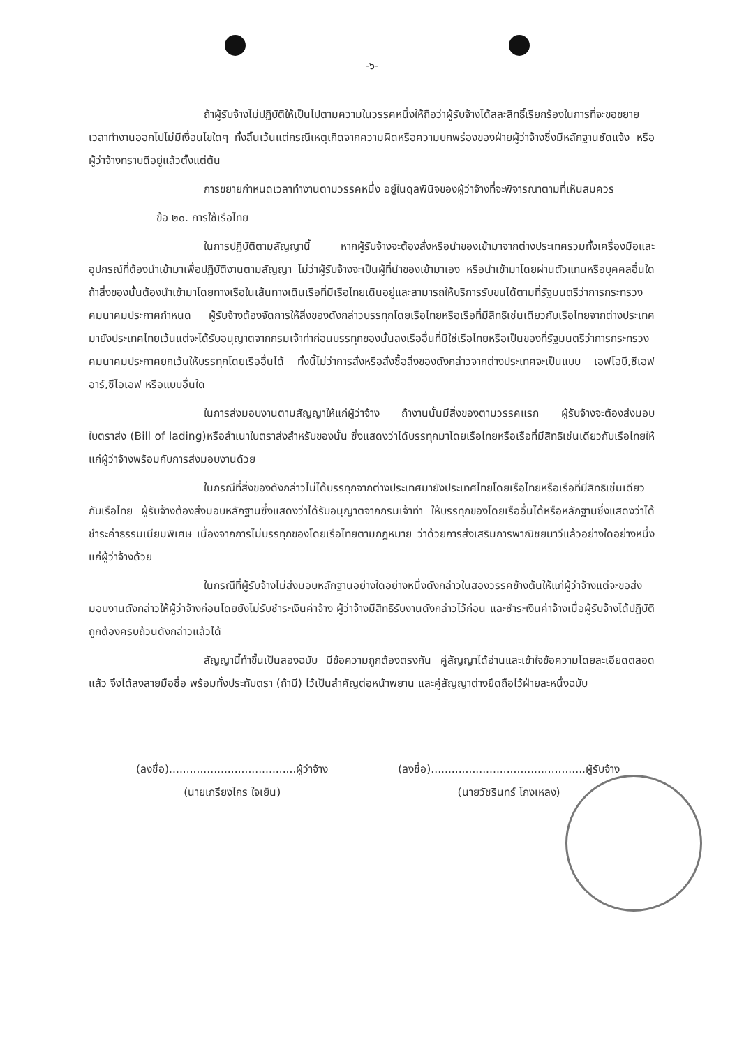-๖-
ถ้าผู้รับจ้างไม่ปฏิบัติให้เป็นไปตามความในวรรคหนึ่งให้ถือว่าผู้รับจ้างได้สละสิทธิ์เรียกร้องในการที่จะขอขยายเวลาทำงานออกไปไม่มีเงื่อนไขใดๆ ทั้งสิ้นเว้นแต่กรณีเหตุเกิดจากความผิดหรือความบกพร่องของฝ่ายผู้ว่าจ้างซึ่งมีหลักฐานชัดแจ้ง หรือผู้ว่าจ้างทราบดีอยู่แล้วตั้งแต่ต้น
การขยายกำหนดเวลาทำงานตามวรรคหนึ่ง อยู่ในดุลพินิจของผู้ว่าจ้างที่จะพิจารณาตามที่เห็นสมควร
ข้อ ๒๐. การใช้เรือไทย
ในการปฏิบัติตามสัญญานี้ หากผู้รับจ้างจะต้องสั่งหรือนำของเข้ามาจากต่างประเทศรวมทั้งเครื่องมือและอุปกรณ์ที่ต้องนำเข้ามาเพื่อปฏิบัติงานตามสัญญา ไม่ว่าผู้รับจ้างจะเป็นผู้ที่นำของเข้ามาเอง หรือนำเข้ามาโดยผ่านตัวแทนหรือบุคคลอื่นใด ถ้าสิ่งของนั้นต้องนำเข้ามาโดยทางเรือในเส้นทางเดินเรือที่มีเรือไทยเดินอยู่และสามารถให้บริการรับขนได้ตามที่รัฐมนตรีว่าการกระทรวงคมนาคมประกาศกำหนด ผู้รับจ้างต้องจัดการให้สิ่งของดังกล่าวบรรทุกโดยเรือไทยหรือเรือที่มีสิทธิเช่นเดียวกับเรือไทยจากต่างประเทศมายังประเทศไทยเว้นแต่จะได้รับอนุญาตจากกรมเจ้าท่าก่อนบรรทุกของนั้นลงเรืออื่นที่มิใช่เรือไทยหรือเป็นของที่รัฐมนตรีว่าการกระทรวงคมนาคมประกาศยกเว้นให้บรรทุกโดยเรืออื่นได้ ทั้งนี้ไม่ว่าการสั่งหรือสั่งซื้อสิ่งของดังกล่าวจากต่างประเทศจะเป็นแบบ เอฟโอบี,ซีเอฟอาร์,ซีไอเอฟ หรือแบบอื่นใด
ในการส่งมอบงานตามสัญญาให้แก่ผู้ว่าจ้าง ถ้างานนั้นมีสิ่งของตามวรรคแรก ผู้รับจ้างจะต้องส่งมอบใบตราส่ง (Bill of lading)หรือสำเนาใบตราส่งสำหรับของนั้น ซึ่งแสดงว่าได้บรรทุกมาโดยเรือไทยหรือเรือที่มีสิทธิเช่นเดียวกับเรือไทยให้แก่ผู้ว่าจ้างพร้อมกับการส่งมอบงานด้วย
ในกรณีที่สิ่งของดังกล่าวไม่ได้บรรทุกจากต่างประเทศมายังประเทศไทยโดยเรือไทยหรือเรือที่มีสิทธิเช่นเดียวกับเรือไทย ผู้รับจ้างต้องส่งมอบหลักฐานซึ่งแสดงว่าได้รับอนุญาตจากกรมเจ้าท่า ให้บรรทุกของโดยเรืออื่นได้หรือหลักฐานซึ่งแสดงว่าได้ชำระค่าธรรมเนียมพิเศษ เนื่องจากการไม่บรรทุกของโดยเรือไทยตามกฎหมาย ว่าด้วยการส่งเสริมการพาณิชยนาวีแล้วอย่างใดอย่างหนึ่งแก่ผู้ว่าจ้างด้วย
ในกรณีที่ผู้รับจ้างไม่ส่งมอบหลักฐานอย่างใดอย่างหนึ่งดังกล่าวในสองวรรคข้างต้นให้แก่ผู้ว่าจ้างแต่จะขอส่งมอบงานดังกล่าวให้ผู้ว่าจ้างก่อนโดยยังไม่รับชำระเงินค่าจ้าง ผู้ว่าจ้างมีสิทธิรับงานดังกล่าวไว้ก่อน และชำระเงินค่าจ้างเมื่อผู้รับจ้างได้ปฏิบัติถูกต้องครบถ้วนดังกล่าวแล้วได้
สัญญานี้ทำขึ้นเป็นสองฉบับ มีข้อความถูกต้องตรงกัน คู่สัญญาได้อ่านและเข้าใจข้อความโดยละเอียดตลอดแล้ว จึงได้ลงลายมือชื่อ พร้อมทั้งประทับตรา (ถ้ามี) ไว้เป็นสำคัญต่อหน้าพยาน และคู่สัญญาต่างยึดถือไว้ฝ่ายละหนึ่งฉบับ
(ลงชื่อ).....................................ผู้ว่าจ้าง
(นายเกรียงไกร ใจเย็น)
(ลงชื่อ).............................................ผู้รับจ้าง
(นายวัชรินทร์ โกงเหลง)